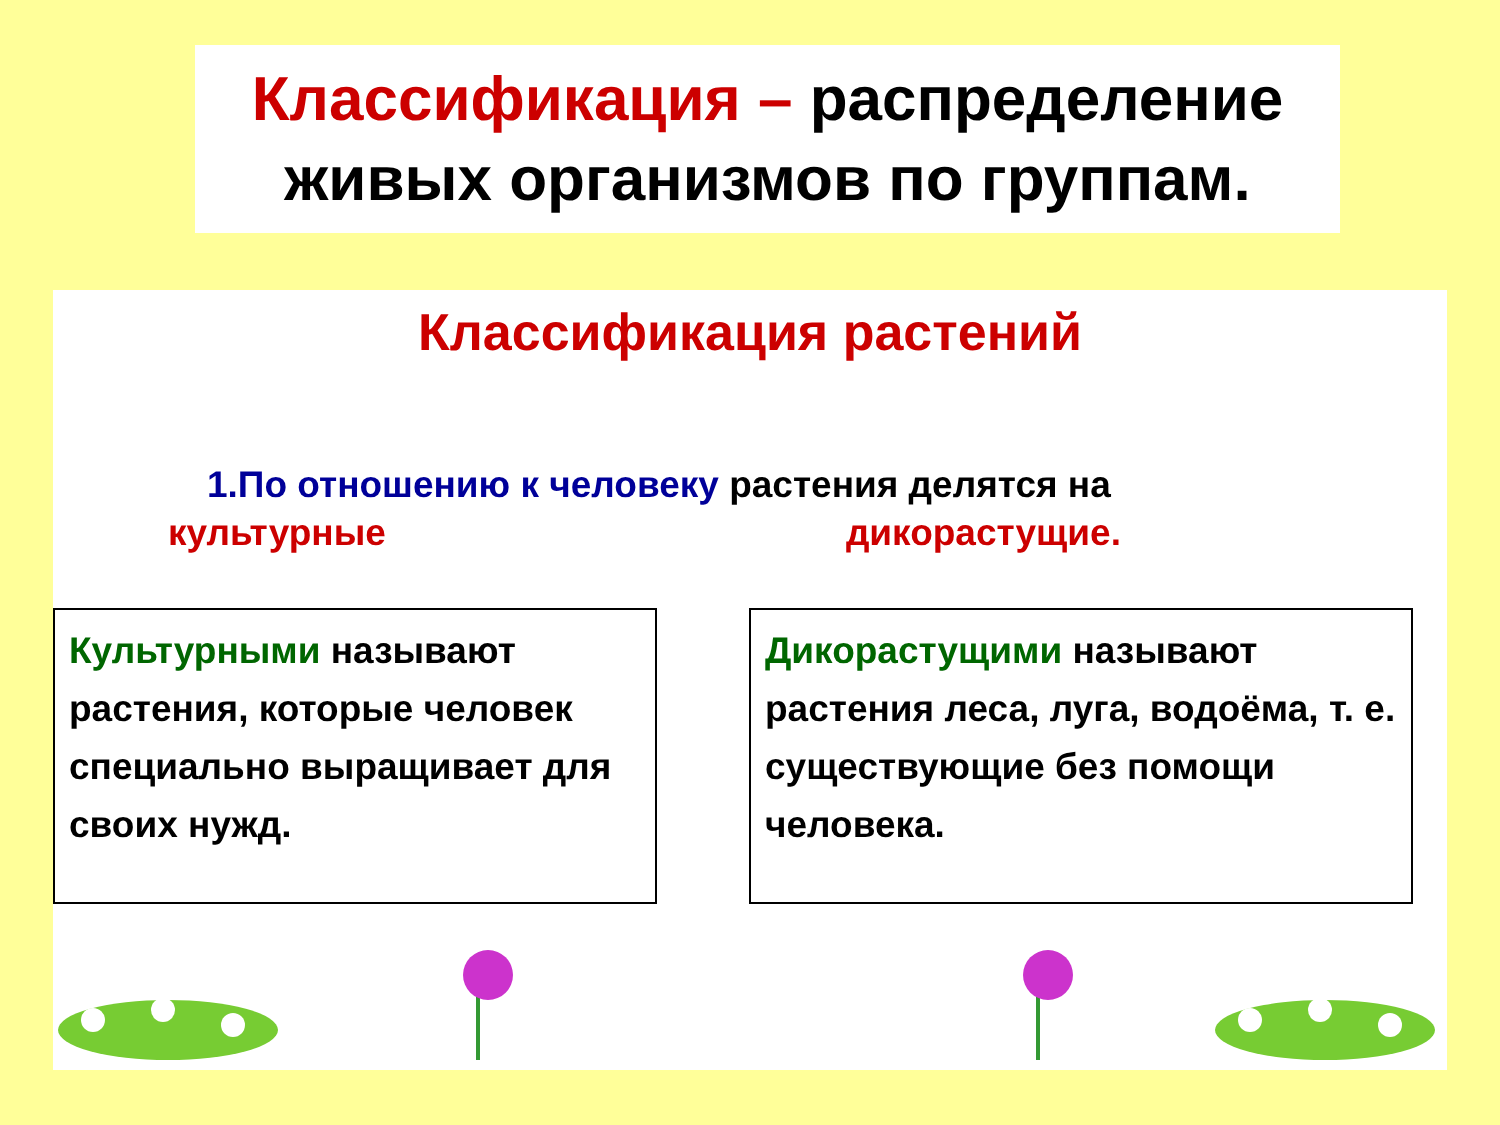Классификация – распределение живых организмов по группам.
Классификация растений
1.По отношению к человеку растения делятся на
культурные дикорастущие.
Культурными называют растения, которые человек специально выращивает для своих нужд.
Дикорастущими называют растения леса, луга, водоёма, т. е. существующие без помощи человека.